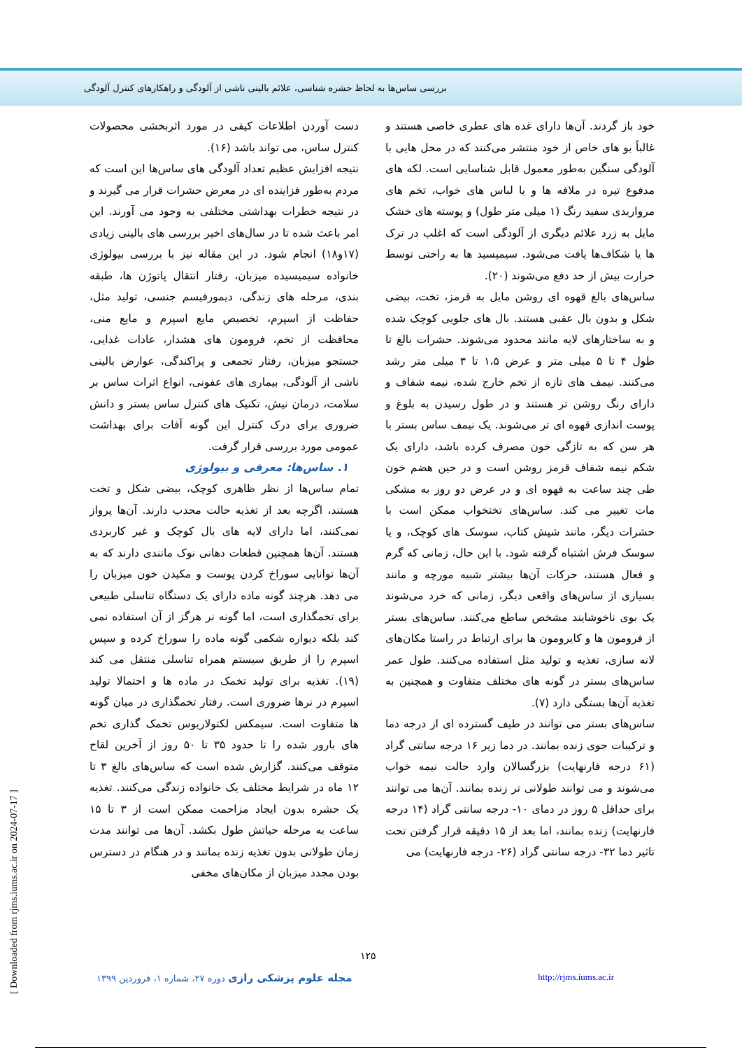بررسی ساس‌ها به لحاظ حشره شناسی، علائم بالینی ناشی از آلودگی و راهکارهای کنترل آلودگی
دست آوردن اطلاعات کیفی در مورد اثربخشی محصولات کنترل ساس، می تواند باشد (۱۶).
نتیجه افزایش عظیم تعداد آلودگی های ساس‌ها این است که مردم به‌طور فزاینده ای در معرض حشرات قرار می گیرند و در نتیجه خطرات بهداشتی مختلفی به وجود می آورند. این امر باعث شده تا در سال‌های اخیر بررسی های بالینی زیادی (۱۷و۱۸) انجام شود. در این مقاله نیز با بررسی بیولوژی خانواده سیمیسیده میزبان، رفتار انتقال پاتوژن ها، طبقه بندی، مرحله های زندگی، دیمورفیسم جنسی، تولید مثل، حفاظت از اسپرم، تخصیص مایع اسپرم و مایع منی، محافظت از تخم، فرومون های هشدار، عادات غذایی، جستجو میزبان، رفتار تجمعی و پراکندگی، عوارض بالینی ناشی از آلودگی، بیماری های عفونی، انواع اثرات ساس بر سلامت، درمان نیش، تکنیک های کنترل ساس بستر و دانش ضروری برای درک کنترل این گونه آفات برای بهداشت عمومی مورد بررسی قرار گرفت.
۱. ساس‌ها: معرفی و بیولوژی
تمام ساس‌ها از نظر ظاهری کوچک، بیضی شکل و تخت هستند، اگرچه بعد از تغذیه حالت محدب دارند. آن‌ها پرواز نمی‌کنند، اما دارای لایه های بال کوچک و غیر کاربردی هستند. آن‌ها همچنین قطعات دهانی نوک مانندی دارند که به آن‌ها توانایی سوراخ کردن پوست و مکیدن خون میزبان را می دهد. هرچند گونه ماده دارای یک دستگاه تناسلی طبیعی برای تخمگذاری است، اما گونه نر هرگز از آن استفاده نمی کند بلکه دیواره شکمی گونه ماده را سوراخ کرده و سپس اسپرم را از طریق سیستم همراه تناسلی منتقل می کند (۱۹). تغذیه برای تولید تخمک در ماده ها و احتمالا تولید اسپرم در نرها ضروری است. رفتار تخمگذاری در میان گونه ها متفاوت است. سیمکس لکتولاریوس تخمک گذاری تخم های بارور شده را تا حدود ۳۵ تا ۵۰ روز از آخرین لقاح متوقف می‌کنند. گزارش شده است که ساس‌های بالغ ۳ تا ۱۲ ماه در شرایط مختلف یک خانواده زندگی می‌کنند. تغذیه یک حشره بدون ایجاد مزاحمت ممکن است از ۳ تا ۱۵ ساعت به مرحله حیاتش طول بکشد. آن‌ها می توانند مدت زمان طولانی بدون تغذیه زنده بمانند و در هنگام در دسترس بودن مجدد میزبان از مکان‌های مخفی
خود باز گردند. آن‌ها دارای غده های عطری خاصی هستند و غالباً بو های خاص از خود منتشر می‌کنند که در محل هایی با آلودگی سنگین به‌طور معمول قابل شناسایی است. لکه های مدفوع تیره در ملافه ها و یا لباس های خواب، تخم های مرواریدی سفید رنگ (۱ میلی متر طول) و پوسته های خشک مایل به زرد علائم دیگری از آلودگی است که اغلب در ترک ها یا شکاف‌ها یافت می‌شود. سیمیسید ها به راحتی توسط حرارت بیش از حد دفع می‌شوند (۲۰).
ساس‌های بالغ قهوه ای روشن مایل به قرمز، تخت، بیضی شکل و بدون بال عقبی هستند. بال های جلویی کوچک شده و به ساختارهای لایه مانند محدود می‌شوند. حشرات بالغ تا طول ۴ تا ۵ میلی متر و عرض ۱،۵ تا ۳ میلی متر رشد می‌کنند. نیمف های تازه از تخم خارج شده، نیمه شفاف و دارای رنگ روشن تر هستند و در طول رسیدن به بلوغ و پوست اندازی قهوه ای تر می‌شوند. یک نیمف ساس بستر با هر سن که به تازگی خون مصرف کرده باشد، دارای یک شکم نیمه شفاف قرمز روشن است و در حین هضم خون طی چند ساعت به قهوه ای و در عرض دو روز به مشکی مات تغییر می کند. ساس‌های تختخواب ممکن است با حشرات دیگر، مانند شپش کتاب، سوسک های کوچک، و یا سوسک فرش اشتباه گرفته شود. با این حال، زمانی که گرم و فعال هستند، حرکات آن‌ها بیشتر شبیه مورچه و مانند بسیاری از ساس‌های واقعی دیگر، زمانی که خرد می‌شوند یک بوی ناخوشایند مشخص ساطع می‌کنند. ساس‌های بستر از فرومون ها و کایرومون ها برای ارتباط در راستا مکان‌های لانه سازی، تغذیه و تولید مثل استفاده می‌کنند. طول عمر ساس‌های بستر در گونه های مختلف متفاوت و همچنین به تغذیه آن‌ها بستگی دارد (۷).
ساس‌های بستر می توانند در طیف گسترده ای از درجه دما و ترکیبات جوی زنده بمانند. در دما زیر ۱۶ درجه سانتی گراد (۶۱ درجه فارنهایت) بزرگسالان وارد حالت نیمه خواب می‌شوند و می توانند طولانی تر زنده بمانند. آن‌ها می توانند برای حداقل ۵ روز در دمای ۱۰- درجه سانتی گراد (۱۴ درجه فارنهایت) زنده بمانند، اما بعد از ۱۵ دقیقه قرار گرفتن تحت تاثیر دما ۳۲- درجه سانتی گراد (۲۶- درجه فارنهایت) می
۱۲۵
مجله علوم پزشکی رازی دوره ۲۷، شماره ۱، فروردین ۱۳۹۹ http://rjms.iums.ac.ir
[ Downloaded from rjms.iums.ac.ir on 2024-07-17 ]